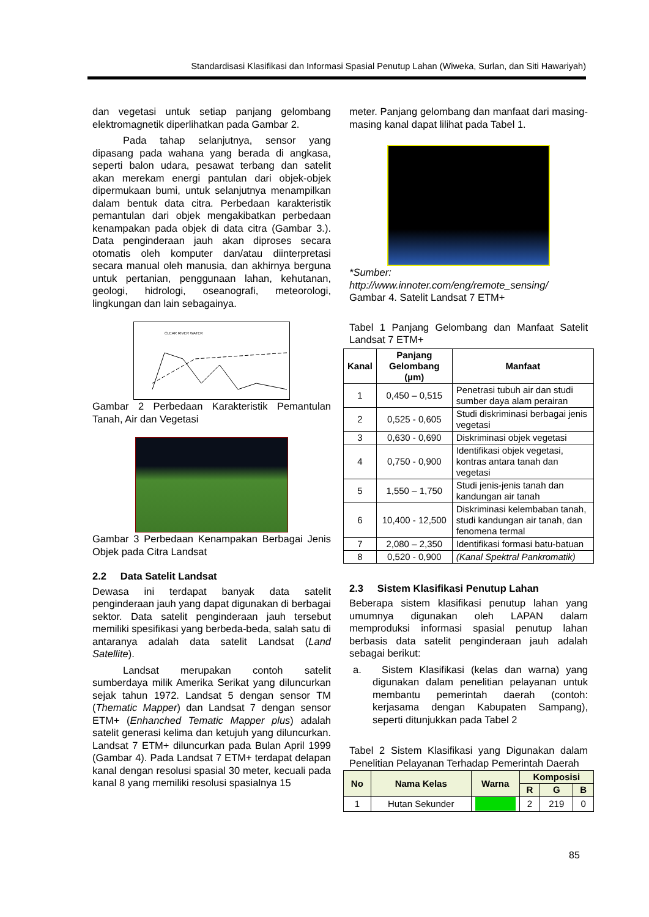Standardisasi Klasifikasi dan Informasi Spasial Penutup Lahan (Wiweka, Surlan, dan Siti Hawariyah)
dan vegetasi untuk setiap panjang gelombang elektromagnetik diperlihatkan pada Gambar 2.
Pada tahap selanjutnya, sensor yang dipasang pada wahana yang berada di angkasa, seperti balon udara, pesawat terbang dan satelit akan merekam energi pantulan dari objek-objek dipermukaan bumi, untuk selanjutnya menampilkan dalam bentuk data citra. Perbedaan karakteristik pemantulan dari objek mengakibatkan perbedaan kenampakan pada objek di data citra (Gambar 3.). Data penginderaan jauh akan diproses secara otomatis oleh komputer dan/atau diinterpretasi secara manual oleh manusia, dan akhirnya berguna untuk pertanian, penggunaan lahan, kehutanan, geologi, hidrologi, oseanografi, meteorologi, lingkungan dan lain sebagainya.
CLEAR RIVER WATER
Gambar 2 Perbedaan Karakteristik Pemantulan Tanah, Air dan Vegetasi
Gambar 3 Perbedaan Kenampakan Berbagai Jenis Objek pada Citra Landsat
2.2 Data Satelit Landsat
Dewasa ini terdapat banyak data satelit penginderaan jauh yang dapat digunakan di berbagai sektor. Data satelit penginderaan jauh tersebut memiliki spesifikasi yang berbeda-beda, salah satu di antaranya adalah data satelit Landsat (Land Satellite).
Landsat merupakan contoh satelit sumberdaya milik Amerika Serikat yang diluncurkan sejak tahun 1972. Landsat 5 dengan sensor TM (Thematic Mapper) dan Landsat 7 dengan sensor ETM+ (Enhanched Tematic Mapper plus) adalah satelit generasi kelima dan ketujuh yang diluncurkan. Landsat 7 ETM+ diluncurkan pada Bulan April 1999 (Gambar 4). Pada Landsat 7 ETM+ terdapat delapan kanal dengan resolusi spasial 30 meter, kecuali pada kanal 8 yang memiliki resolusi spasialnya 15
meter. Panjang gelombang dan manfaat dari masing-masing kanal dapat lilihat pada Tabel 1.
*Sumber:
http://www.innoter.com/eng/remote_sensing/
Gambar 4. Satelit Landsat 7 ETM+
Tabel 1 Panjang Gelombang dan Manfaat Satelit Landsat 7 ETM+
| Kanal | Panjang Gelombang (µm) | Manfaat |
| --- | --- | --- |
| 1 | 0,450 – 0,515 | Penetrasi tubuh air dan studi sumber daya alam perairan |
| 2 | 0,525 - 0,605 | Studi diskriminasi berbagai jenis vegetasi |
| 3 | 0,630 - 0,690 | Diskriminasi objek vegetasi |
| 4 | 0,750 - 0,900 | Identifikasi objek vegetasi, kontras antara tanah dan vegetasi |
| 5 | 1,550 – 1,750 | Studi jenis-jenis tanah dan kandungan air tanah |
| 6 | 10,400 - 12,500 | Diskriminasi kelembaban tanah, studi kandungan air tanah, dan fenomena termal |
| 7 | 2,080 – 2,350 | Identifikasi formasi batu-batuan |
| 8 | 0,520 - 0,900 | (Kanal Spektral Pankromatik) |
2.3 Sistem Klasifikasi Penutup Lahan
Beberapa sistem klasifikasi penutup lahan yang umumnya digunakan oleh LAPAN dalam memproduksi informasi spasial penutup lahan berbasis data satelit penginderaan jauh adalah sebagai berikut:
a. Sistem Klasifikasi (kelas dan warna) yang digunakan dalam penelitian pelayanan untuk membantu pemerintah daerah (contoh: kerjasama dengan Kabupaten Sampang), seperti ditunjukkan pada Tabel 2
Tabel 2 Sistem Klasifikasi yang Digunakan dalam Penelitian Pelayanan Terhadap Pemerintah Daerah
| No | Nama Kelas | Warna | Komposisi | | |
| --- | --- | --- | --- | --- | --- |
| | | | R | G | B |
| 1 | Hutan Sekunder | | 2 | 219 | 0 |
85